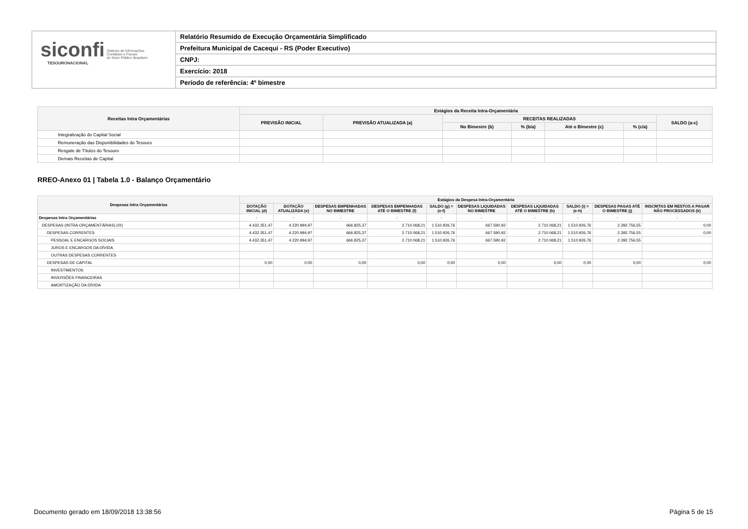siconfi Sistema de Informações
Contábeis e Fiscais
do Setor Público Brasileiro
TESOURONACIONAL
Relatório Resumido de Execução Orçamentária Simplificado
Prefeitura Municipal de Cacequi - RS (Poder Executivo)
CNPJ:
Exercício: 2018
Período de referência: 4º bimestre
| Receitas Intra Orçamentárias | Estágios da Receita Intra-Orçamentária | | | | | | |
| --- | --- | --- | --- | --- | --- | --- | --- |
| | PREVISÃO INICIAL | PREVISÃO ATUALIZADA (a) | RECEITAS REALIZADAS | | | | SALDO (a-c) |
| | | | No Bimestre (b) | % (b/a) | Até o Bimestre (c) | % (c/a) | |
| Integralização do Capital Social | | | | | | | |
| Remuneração das Disponibilidades do Tesouro | | | | | | | |
| Resgate de Títulos do Tesouro | | | | | | | |
| Demais Receitas de Capital | | | | | | | |
RREO-Anexo 01 | Tabela 1.0 - Balanço Orçamentário
| Despesas Intra Orçamentárias | Estágios da Despesa Intra-Orçamentária | | | | | | | | | |
| --- | --- | --- | --- | --- | --- | --- | --- | --- | --- | --- |
| | DOTAÇÃO INICIAL (d) | DOTAÇÃO ATUALIZADA (e) | DESPESAS EMPENHADAS NO BIMESTRE | DESPESAS EMPENHADAS ATÉ O BIMESTRE (f) | SALDO (g) = (e-f) | DESPESAS LIQUIDADAS NO BIMESTRE | DESPESAS LIQUIDADAS ATÉ O BIMESTRE (h) | SALDO (i) = (e-h) | DESPESAS PAGAS ATÉ O BIMESTRE (j) | INSCRITAS EM RESTOS A PAGAR NÃO PROCESSADOS (k) |
| Despesas Intra Orçamentárias | - | - | - | - | - | - | - | - | - | - |
| DESPESAS (INTRA-ORÇAMENTÁRIAS) (IX) | 4.432.351,47 | 4.220.994,97 | 666.825,37 | 2.710.068,21 | 1.510.926,76 | 667.590,92 | 2.710.068,21 | 1.510.926,76 | 2.392.756,55 | 0,00 |
| DESPESAS CORRENTES | 4.432.351,47 | 4.220.994,97 | 666.825,37 | 2.710.068,21 | 1.510.926,76 | 667.590,92 | 2.710.068,21 | 1.510.926,76 | 2.392.756,55 | 0,00 |
| PESSOAL E ENCARGOS SOCIAIS | 4.432.351,47 | 4.220.994,97 | 666.825,37 | 2.710.068,21 | 1.510.926,76 | 667.590,92 | 2.710.068,21 | 1.510.926,76 | 2.392.756,55 | |
| JUROS E ENCARGOS DA DÍVIDA | | | | | | | | | | |
| OUTRAS DESPESAS CORRENTES | | | | | | | | | | |
| DESPESAS DE CAPITAL | 0,00 | 0,00 | 0,00 | 0,00 | 0,00 | 0,00 | 0,00 | 0,00 | 0,00 | 0,00 |
| INVESTIMENTOS | | | | | | | | | | |
| INVERSÕES FINANCEIRAS | | | | | | | | | | |
| AMORTIZAÇÃO DA DÍVIDA | | | | | | | | | | |
Documento gerado em 18/09/2018 13:38:56
Página 5 de 15